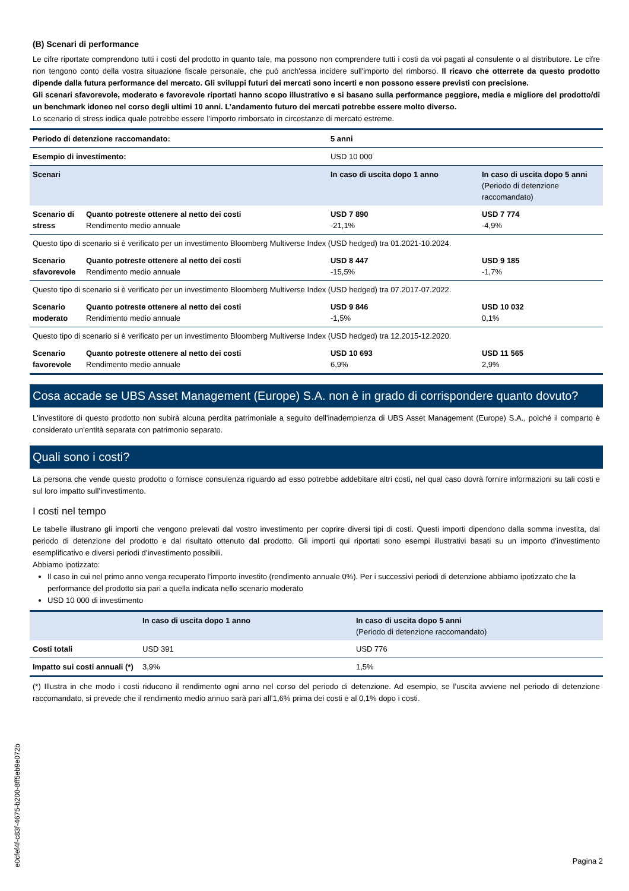(B) Scenari di performance
Le cifre riportate comprendono tutti i costi del prodotto in quanto tale, ma possono non comprendere tutti i costi da voi pagati al consulente o al distributore. Le cifre non tengono conto della vostra situazione fiscale personale, che può anch'essa incidere sull'importo del rimborso. Il ricavo che otterrete da questo prodotto dipende dalla futura performance del mercato. Gli sviluppi futuri dei mercati sono incerti e non possono essere previsti con precisione.
Gli scenari sfavorevole, moderato e favorevole riportati hanno scopo illustrativo e si basano sulla performance peggiore, media e migliore del prodotto/di un benchmark idoneo nel corso degli ultimi 10 anni. L’andamento futuro dei mercati potrebbe essere molto diverso.
Lo scenario di stress indica quale potrebbe essere l’importo rimborsato in circostanze di mercato estreme.
| Periodo di detenzione raccomandato: | | 5 anni | |
| Esempio di investimento: | | USD 10 000 | |
| Scenari | | In caso di uscita dopo 1 anno | In caso di uscita dopo 5 anni (Periodo di detenzione raccomandato) |
| Scenario di stress | Quanto potreste ottenere al netto dei costi Rendimento medio annuale | USD 7 890 -21,1% | USD 7 774 -4,9% |
| Questo tipo di scenario si è verificato per un investimento Bloomberg Multiverse Index (USD hedged) tra 01.2021-10.2024. | | | |
| Scenario sfavorevole | Quanto potreste ottenere al netto dei costi Rendimento medio annuale | USD 8 447 -15,5% | USD 9 185 -1,7% |
| Questo tipo di scenario si è verificato per un investimento Bloomberg Multiverse Index (USD hedged) tra 07.2017-07.2022. | | | |
| Scenario moderato | Quanto potreste ottenere al netto dei costi Rendimento medio annuale | USD 9 846 -1,5% | USD 10 032 0,1% |
| Questo tipo di scenario si è verificato per un investimento Bloomberg Multiverse Index (USD hedged) tra 12.2015-12.2020. | | | |
| Scenario favorevole | Quanto potreste ottenere al netto dei costi Rendimento medio annuale | USD 10 693 6,9% | USD 11 565 2,9% |
Cosa accade se UBS Asset Management (Europe) S.A. non è in grado di corrispondere quanto dovuto?
L'investitore di questo prodotto non subirà alcuna perdita patrimoniale a seguito dell'inadempienza di UBS Asset Management (Europe) S.A., poiché il comparto è considerato un'entità separata con patrimonio separato.
Quali sono i costi?
La persona che vende questo prodotto o fornisce consulenza riguardo ad esso potrebbe addebitare altri costi, nel qual caso dovrà fornire informazioni su tali costi e sul loro impatto sull’investimento.
I costi nel tempo
Le tabelle illustrano gli importi che vengono prelevati dal vostro investimento per coprire diversi tipi di costi. Questi importi dipendono dalla somma investita, dal periodo di detenzione del prodotto e dal risultato ottenuto dal prodotto. Gli importi qui riportati sono esempi illustrativi basati su un importo d’investimento esemplificativo e diversi periodi d’investimento possibili.
Abbiamo ipotizzato:
Il caso in cui nel primo anno venga recuperato l’importo investito (rendimento annuale 0%). Per i successivi periodi di detenzione abbiamo ipotizzato che la performance del prodotto sia pari a quella indicata nello scenario moderato
USD 10 000 di investimento
| | In caso di uscita dopo 1 anno | In caso di uscita dopo 5 anni (Periodo di detenzione raccomandato) |
| --- | --- | --- |
| Costi totali | USD 391 | USD 776 |
| Impatto sui costi annuali (*) | 3,9% | 1,5% |
(*) Illustra in che modo i costi riducono il rendimento ogni anno nel corso del periodo di detenzione. Ad esempio, se l’uscita avviene nel periodo di detenzione raccomandato, si prevede che il rendimento medio annuo sarà pari all’1,6% prima dei costi e al 0,1% dopo i costi.
e0cfef4f-c83f-4675-b200-8ff5eb9e072b
Pagina 2